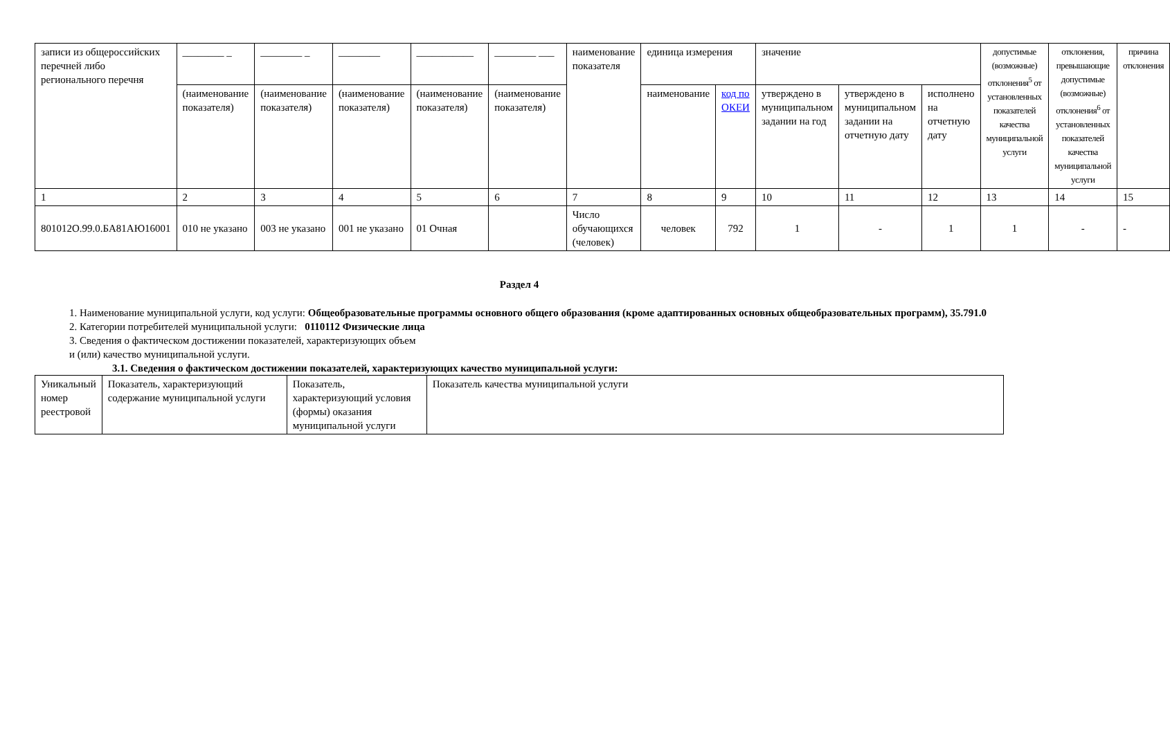| записи из общероссийских перечней либо регионального перечня | ________ _ | ________ _ | ________ | ___________ | ________ ___ | наименование показателя | единица измерения | | значение | | | допустимые (возможные) отклонения<sup>5</sup> от установленных показателей качества муниципальной услуги | отклонения, превышающие допустимые (возможные) отклонения<sup>6</sup> от установленных показателей качества муниципальной услуги | причина отклонения |
| | (наименование показателя) | (наименование показателя) | (наименование показателя) | (наименование показателя) | (наименование показателя) | | наименование | код по ОКЕИ | утверждено в муниципальном задании на год | утверждено в муниципальном задании на отчетную дату | исполнено на отчетную дату | | | |
| 1 | 2 | 3 | 4 | 5 | 6 | 7 | 8 | 9 | 10 | 11 | 12 | 13 | 14 | 15 |
| 801012О.99.0.БА81АЮ16001 | 010 не указано | 003 не указано | 001 не указано | 01 Очная | | Число обучающихся (человек) | человек | 792 | 1 | - | 1 | 1 | - | - |
Раздел 4
1. Наименование муниципальной услуги, код услуги: Общеобразовательные программы основного общего образования (кроме адаптированных основных общеобразовательных программ), 35.791.0
2. Категории потребителей муниципальной услуги: 0110112 Физические лица
3. Сведения о фактическом достижении показателей, характеризующих объем
и (или) качество муниципальной услуги.
3.1. Сведения о фактическом достижении показателей, характеризующих качество муниципальной услуги:
| Уникальный номер реестровой | Показатель, характеризующий содержание муниципальной услуги | Показатель, характеризующий условия (формы) оказания муниципальной услуги | Показатель качества муниципальной услуги |